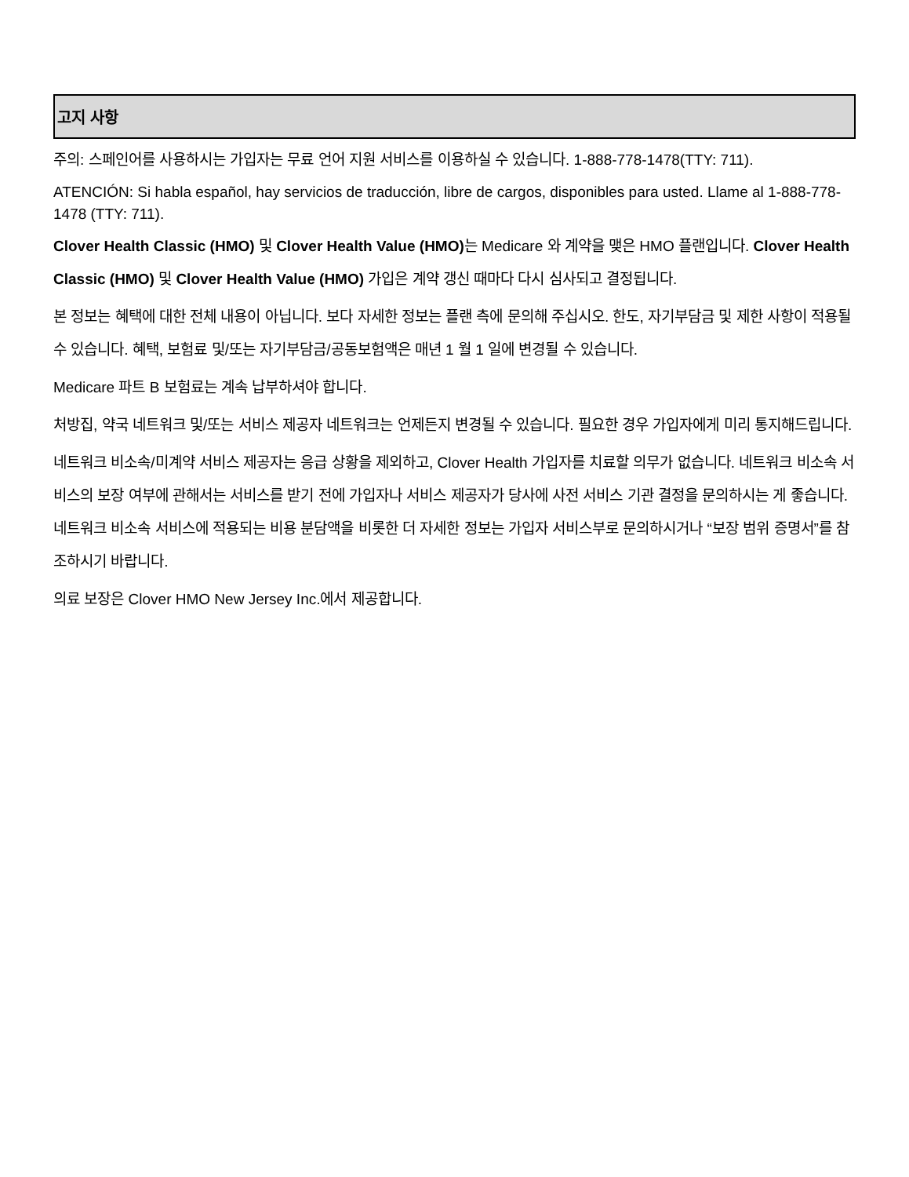고지 사항
주의: 스페인어를 사용하시는 가입자는 무료 언어 지원 서비스를 이용하실 수 있습니다. 1-888-778-1478(TTY: 711).
ATENCIÓN: Si habla español, hay servicios de traducción, libre de cargos, disponibles para usted. Llame al 1-888-778-1478 (TTY: 711).
Clover Health Classic (HMO) 및 Clover Health Value (HMO) 는 Medicare 와 계약을 맺은 HMO 플랜입니다. Clover Health Classic (HMO) 및 Clover Health Value (HMO) 가입은 계약 갱신 때마다 다시 심사되고 결정됩니다.
본 정보는 혜택에 대한 전체 내용이 아닙니다. 보다 자세한 정보는 플랜 측에 문의해 주십시오. 한도, 자기부담금 및 제한 사항이 적용될 수 있습니다. 혜택, 보험료 및/또는 자기부담금/공동보험액은 매년 1 월 1 일에 변경될 수 있습니다.
Medicare 파트 B 보험료는 계속 납부하셔야 합니다.
처방집, 약국 네트워크 및/또는 서비스 제공자 네트워크는 언제든지 변경될 수 있습니다. 필요한 경우 가입자에게 미리 통지해드립니다.
네트워크 비소속/미계약 서비스 제공자는 응급 상황을 제외하고, Clover Health 가입자를 치료할 의무가 없습니다. 네트워크 비소속 서비스의 보장 여부에 관해서는 서비스를 받기 전에 가입자나 서비스 제공자가 당사에 사전 서비스 기관 결정을 문의하시는 게 좋습니다. 네트워크 비소속 서비스에 적용되는 비용 분담액을 비롯한 더 자세한 정보는 가입자 서비스부로 문의하시거나 “보장 범위 증명서”를 참조하시기 바랍니다.
의료 보장은 Clover HMO New Jersey Inc.에서 제공합니다.